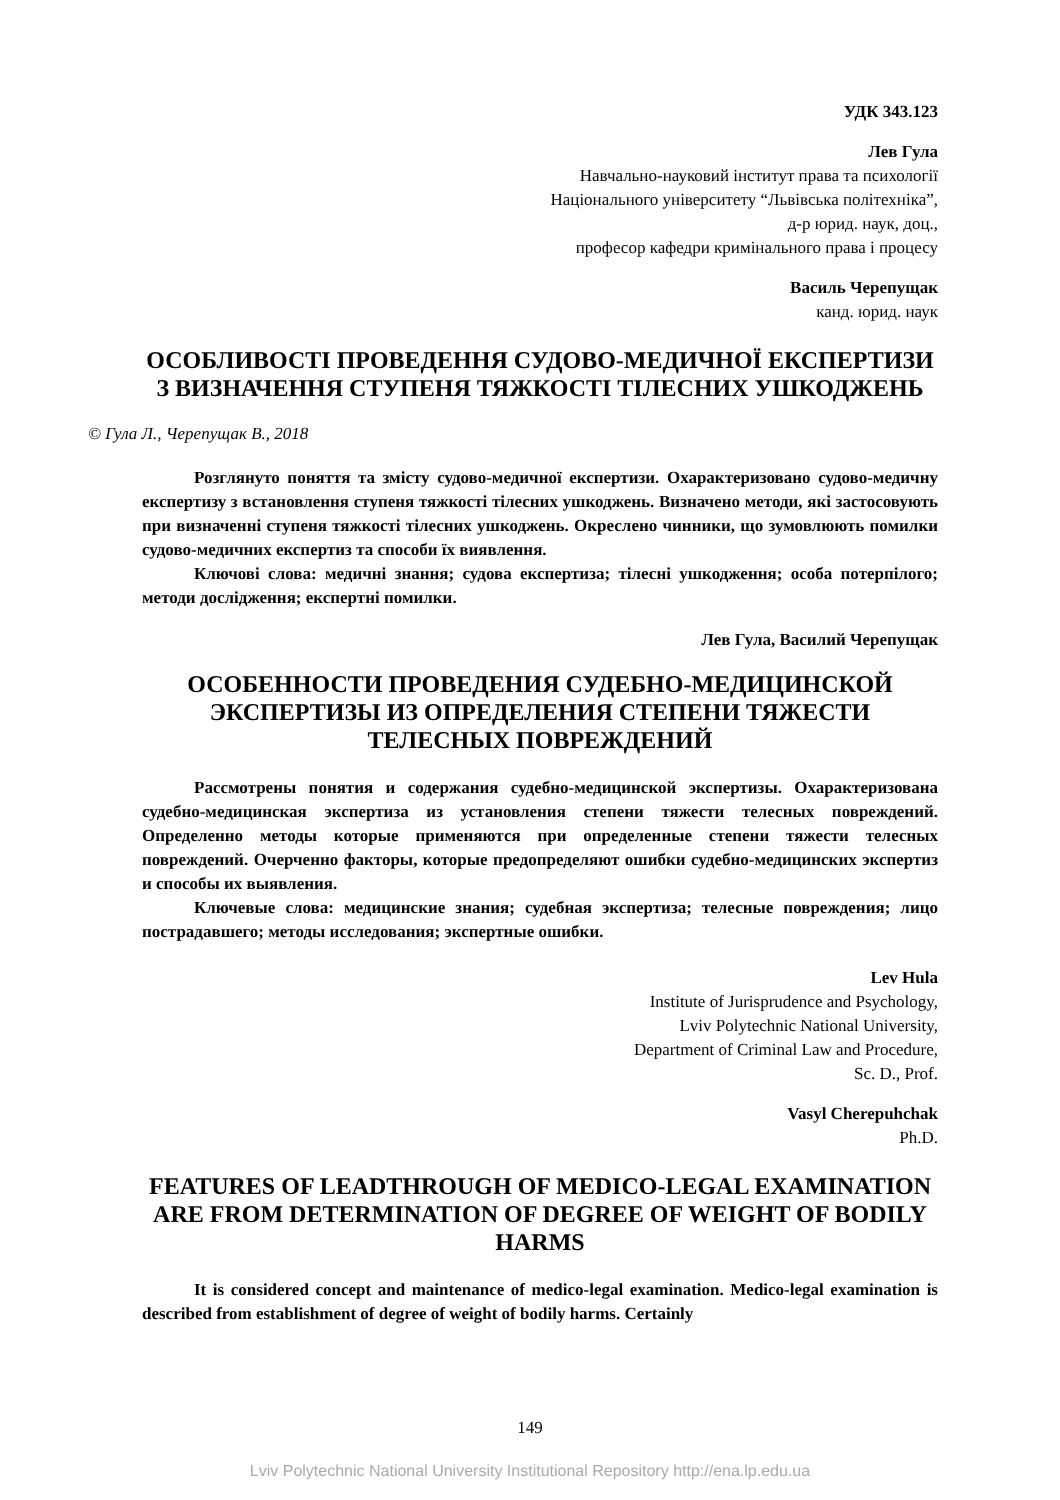УДК 343.123
Лев Гула
Навчально-науковий інститут права та психології
Національного університету “Львівська політехніка”,
д-р юрид. наук, доц.,
професор кафедри кримінального права і процесу
Василь Черепущак
канд. юрид. наук
ОСОБЛИВОСТІ ПРОВЕДЕННЯ СУДОВО-МЕДИЧНОЇ ЕКСПЕРТИЗИ З ВИЗНАЧЕННЯ СТУПЕНЯ ТЯЖКОСТІ ТІЛЕСНИХ УШКОДЖЕНЬ
© Гула Л., Черепущак В., 2018
Розглянуто поняття та змісту судово-медичної експертизи. Охарактеризовано судово-медичну експертизу з встановлення ступеня тяжкості тілесних ушкоджень. Визначено методи, які застосовують при визначенні ступеня тяжкості тілесних ушкоджень. Окреслено чинники, що зумовлюють помилки судово-медичних експертиз та способи їх виявлення.
Ключові слова: медичні знання; судова експертиза; тілесні ушкодження; особа потерпілого; методи дослідження; експертні помилки.
Лев Гула, Василий Черепущак
ОСОБЕННОСТИ ПРОВЕДЕНИЯ СУДЕБНО-МЕДИЦИНСКОЙ ЭКСПЕРТИЗЫ ИЗ ОПРЕДЕЛЕНИЯ СТЕПЕНИ ТЯЖЕСТИ ТЕЛЕСНЫХ ПОВРЕЖДЕНИЙ
Рассмотрены понятия и содержания судебно-медицинской экспертизы. Охарактеризована судебно-медицинская экспертиза из установления степени тяжести телесных повреждений. Определенно методы которые применяются при определенные степени тяжести телесных повреждений. Очерченно факторы, которые предопределяют ошибки судебно-медицинских экспертиз и способы их выявления.
Ключевые слова: медицинские знания; судебная экспертиза; телесные повреждения; лицо пострадавшего; методы исследования; экспертные ошибки.
Lev Hula
Institute of Jurisprudence and Psychology,
Lviv Polytechnic National University,
Department of Criminal Law and Procedure,
Sc. D., Prof.
Vasyl Cherepuhchak
Ph.D.
FEATURES OF LEADTHROUGH OF MEDICO-LEGAL EXAMINATION ARE FROM DETERMINATION OF DEGREE OF WEIGHT OF BODILY HARMS
It is considered concept and maintenance of medico-legal examination. Medico-legal examination is described from establishment of degree of weight of bodily harms. Certainly
149
Lviv Polytechnic National University Institutional Repository http://ena.lp.edu.ua